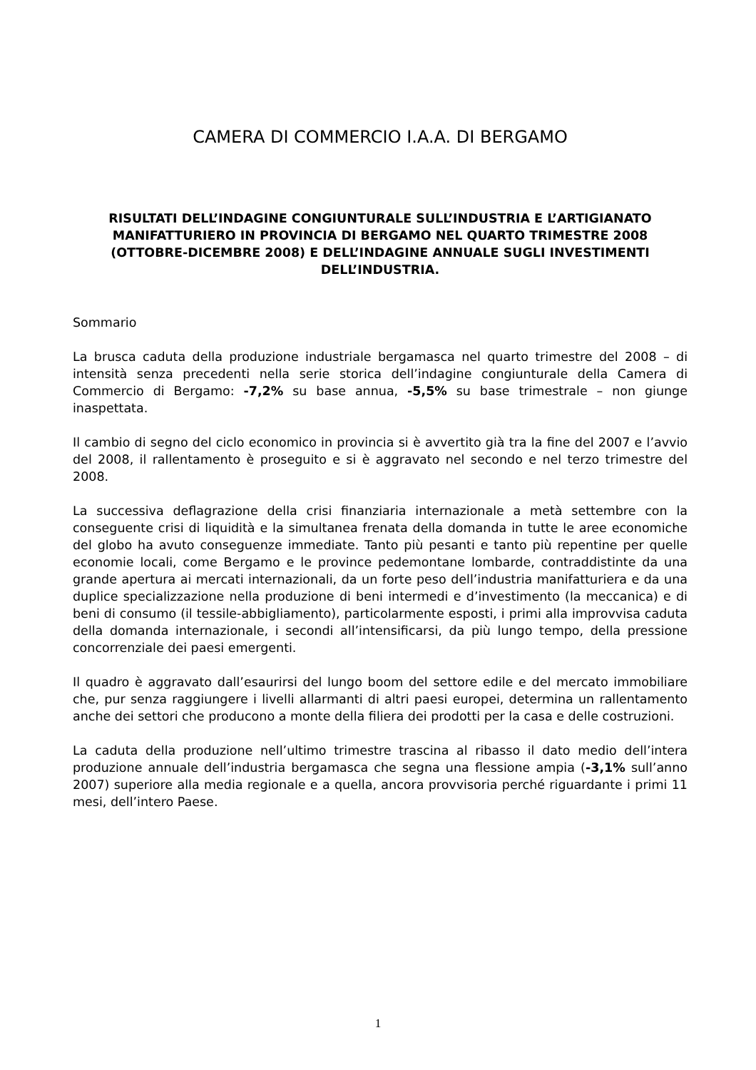CAMERA DI COMMERCIO I.A.A. DI BERGAMO
RISULTATI DELL’INDAGINE CONGIUNTURALE SULL’INDUSTRIA E L’ARTIGIANATO MANIFATTURIERO IN PROVINCIA DI BERGAMO NEL QUARTO TRIMESTRE 2008 (OTTOBRE-DICEMBRE 2008) E DELL’INDAGINE ANNUALE SUGLI INVESTIMENTI DELL’INDUSTRIA.
Sommario
La brusca caduta della produzione industriale bergamasca nel quarto trimestre del 2008 – di intensità senza precedenti nella serie storica dell’indagine congiunturale della Camera di Commercio di Bergamo: -7,2% su base annua, -5,5% su base trimestrale – non giunge inaspettata.
Il cambio di segno del ciclo economico in provincia si è avvertito già tra la fine del 2007 e l’avvio del 2008, il rallentamento è proseguito e si è aggravato nel secondo e nel terzo trimestre del 2008.
La successiva deflagrazione della crisi finanziaria internazionale a metà settembre con la conseguente crisi di liquidità e la simultanea frenata della domanda in tutte le aree economiche del globo ha avuto conseguenze immediate. Tanto più pesanti e tanto più repentine per quelle economie locali, come Bergamo e le province pedemontane lombarde, contraddistinte da una grande apertura ai mercati internazionali, da un forte peso dell’industria manifatturiera e da una duplice specializzazione nella produzione di beni intermedi e d’investimento (la meccanica) e di beni di consumo (il tessile-abbigliamento), particolarmente esposti, i primi alla improvvisa caduta della domanda internazionale, i secondi all’intensificarsi, da più lungo tempo, della pressione concorrenziale dei paesi emergenti.
Il quadro è aggravato dall’esaurirsi del lungo boom del settore edile e del mercato immobiliare che, pur senza raggiungere i livelli allarmanti di altri paesi europei, determina un rallentamento anche dei settori che producono a monte della filiera dei prodotti per la casa e delle costruzioni.
La caduta della produzione nell’ultimo trimestre trascina al ribasso il dato medio dell’intera produzione annuale dell’industria bergamasca che segna una flessione ampia (-3,1% sull’anno 2007) superiore alla media regionale e a quella, ancora provvisoria perché riguardante i primi 11 mesi, dell’intero Paese.
1